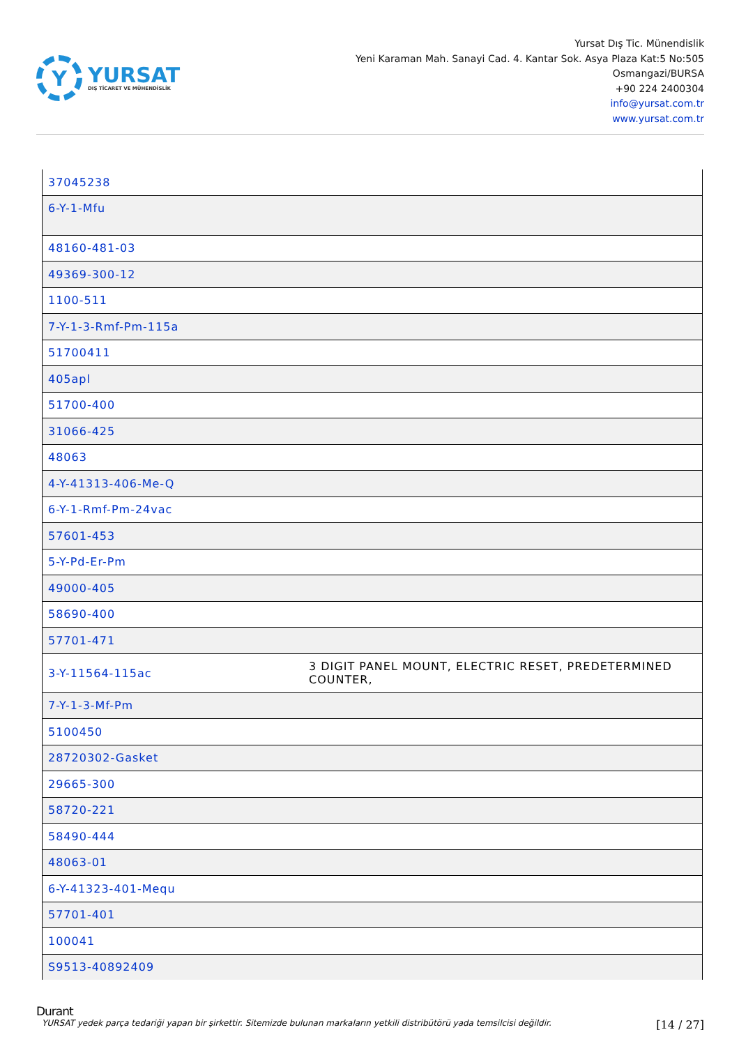Y
YURSAT
DIŞ TİCARET VE MÜHENDİSLİK
Yursat Dış Tic. Münendislik
Yeni Karaman Mah. Sanayi Cad. 4. Kantar Sok. Asya Plaza Kat:5 No:505
Osmangazi/BURSA
+90 224 2400304
info@yursat.com.tr
www.yursat.com.tr
| 37045238 | |
| 6-Y-1-Mfu | |
| 48160-481-03 | |
| 49369-300-12 | |
| 1100-511 | |
| 7-Y-1-3-Rmf-Pm-115a | |
| 51700411 | |
| 405apl | |
| 51700-400 | |
| 31066-425 | |
| 48063 | |
| 4-Y-41313-406-Me-Q | |
| 6-Y-1-Rmf-Pm-24vac | |
| 57601-453 | |
| 5-Y-Pd-Er-Pm | |
| 49000-405 | |
| 58690-400 | |
| 57701-471 | |
| 3-Y-11564-115ac | 3 DIGIT PANEL MOUNT, ELECTRIC RESET, PREDETERMINED COUNTER, |
| 7-Y-1-3-Mf-Pm | |
| 5100450 | |
| 28720302-Gasket | |
| 29665-300 | |
| 58720-221 | |
| 58490-444 | |
| 48063-01 | |
| 6-Y-41323-401-Mequ | |
| 57701-401 | |
| 100041 | |
| S9513-40892409 | |
Durant
YURSAT yedek parça tedariği yapan bir şirkettir. Sitemizde bulunan markaların yetkili distribütörü yada temsilcisi değildir. [14 / 27]